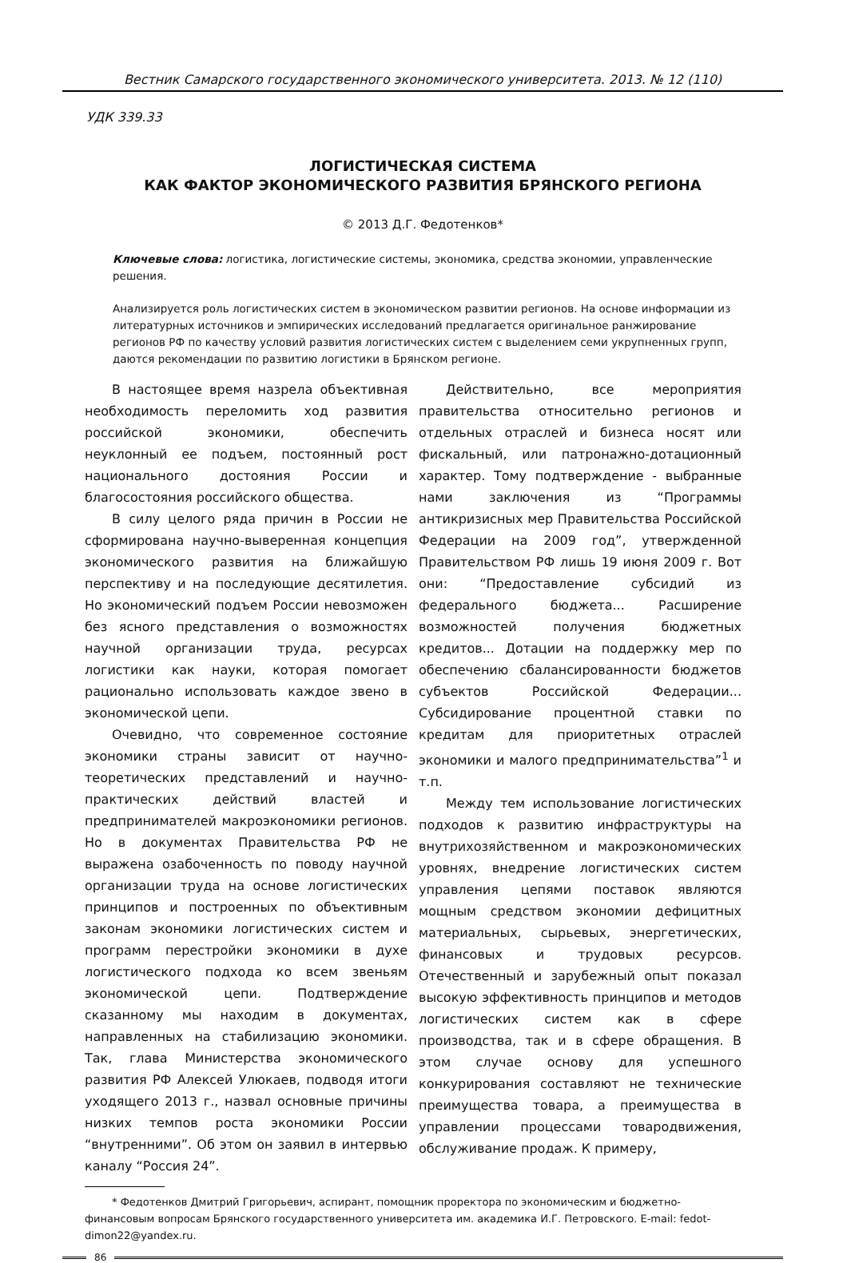Вестник Самарского государственного экономического университета. 2013. № 12 (110)
УДК 339.33
ЛОГИСТИЧЕСКАЯ СИСТЕМА
КАК ФАКТОР ЭКОНОМИЧЕСКОГО РАЗВИТИЯ БРЯНСКОГО РЕГИОНА
© 2013 Д.Г. Федотенков*
Ключевые слова: логистика, логистические системы, экономика, средства экономии, управленческие решения.
Анализируется роль логистических систем в экономическом развитии регионов. На основе информации из литературных источников и эмпирических исследований предлагается оригинальное ранжирование регионов РФ по качеству условий развития логистических систем с выделением семи укрупненных групп, даются рекомендации по развитию логистики в Брянском регионе.
В настоящее время назрела объективная необходимость переломить ход развития российской экономики, обеспечить неуклонный ее подъем, постоянный рост национального достояния России и благосостояния российского общества.
В силу целого ряда причин в России не сформирована научно-выверенная концепция экономического развития на ближайшую перспективу и на последующие десятилетия. Но экономический подъем России невозможен без ясного представления о возможностях научной организации труда, ресурсах логистики как науки, которая помогает рационально использовать каждое звено в экономической цепи.
Очевидно, что современное состояние экономики страны зависит от научно-теоретических представлений и научно-практических действий властей и предпринимателей макроэкономики регионов. Но в документах Правительства РФ не выражена озабоченность по поводу научной организации труда на основе логистических принципов и построенных по объективным законам экономики логистических систем и программ перестройки экономики в духе логистического подхода ко всем звеньям экономической цепи. Подтверждение сказанному мы находим в документах, направленных на стабилизацию экономики. Так, глава Министерства экономического развития РФ Алексей Улюкаев, подводя итоги уходящего 2013 г., назвал основные причины низких темпов роста экономики России “внутренними”. Об этом он заявил в интервью каналу “Россия 24”.
Действительно, все мероприятия правительства относительно регионов и отдельных отраслей и бизнеса носят или фискальный, или патронажно-дотационный характер. Тому подтверждение - выбранные нами заключения из “Программы антикризисных мер Правительства Российской Федерации на 2009 год”, утвержденной Правительством РФ лишь 19 июня 2009 г. Вот они: “Предоставление субсидий из федерального бюджета... Расширение возможностей получения бюджетных кредитов... Дотации на поддержку мер по обеспечению сбалансированности бюджетов субъектов Российской Федерации... Субсидирование процентной ставки по кредитам для приоритетных отраслей экономики и малого предпринимательства”<sup>1</sup> и т.п.
Между тем использование логистических подходов к развитию инфраструктуры на внутрихозяйственном и макроэкономических уровнях, внедрение логистических систем управления цепями поставок являются мощным средством экономии дефицитных материальных, сырьевых, энергетических, финансовых и трудовых ресурсов. Отечественный и зарубежный опыт показал высокую эффективность принципов и методов логистических систем как в сфере производства, так и в сфере обращения. В этом случае основу для успешного конкурирования составляют не технические преимущества товара, а преимущества в управлении процессами товародвижения, обслуживание продаж. К примеру,
* Федотенков Дмитрий Григорьевич, аспирант, помощник проректора по экономическим и бюджетно-финансовым вопросам Брянского государственного университета им. академика И.Г. Петровского. E-mail: fedot-dimon22@yandex.ru.
86